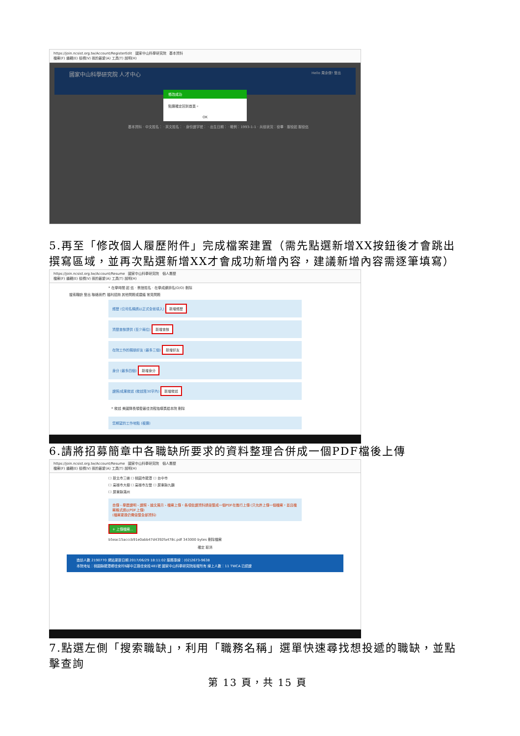https://join.ncsist.org.tw/Account/RegisterEdit 國家中山科學研究院 基本資料
檔案(F) 編輯(E) 檢視(V) 我的最愛(A) 工具(T) 說明(H)
國家中山科學研究院 人才中心 Hello 周余傑! 登出
修改成功
點選確定回到首頁。
OK
基本資料 · 中文姓名： · 英文姓名： · 身份證字號： · 出生日期： · 範例：1993-1-1 · 兵役狀況：役畢 · 服役起 服役迄
5.再至「修改個人履歷附件」完成檔案建置（需先點選新增XX按鈕後才會跳出撰寫區域，並再次點選新增XX才會成功新增內容，建議新增內容需逐筆填寫）
https://join.ncsist.org.tw/Account/Resume 國家中山科學研究院 個人履歷
檔案(F) 編輯(E) 檢視(V) 我的最愛(A) 工具(T) 說明(H)
* 在學時間 起 迄 · 教授姓名 · 在學成績排名(O/O) 刪除
搜索職缺 登出 聯絡我們 福利諮詢 其他問題或建議 常見問題
經歷 (公司名稱請以正式全銜填入) 新增經歷
資歷查核提供 (至少兩位) 新增查核
在院工作的親朋好友 (最多三個) 新增好友
身分 (最多四個) 新增身分
證照/成果敘述 (敘述限30字內) 新增敘述
* 敘述 美國隊長領發最佳流程指導獎給本院 刪除
您期望的工作地點 (複選)
6.請將招募簡章中各職缺所要求的資料整理合併成一個PDF檔後上傳
https://join.ncsist.org.tw/Account/Resume 國家中山科學研究院 個人履歷
檔案(F) 編輯(E) 檢視(V) 我的最愛(A) 工具(T) 說明(H)
☐ 新北市三峽 ☐ 桃園市龍潭 ☐ 台中市
☐ 高雄市大樹 ☐ 高雄市左營 ☐ 屏東縣九鵬
☐ 屏東縣滿州
自傳、學歷證明、證照、論文展示、檔案上傳，各項佐證資料請彙整成一個PDF在進行上傳 (只允許上傳一個檔案，並且檔案格式請以PDF上傳)
(檔案更換仍需彙整全部資料)
+ 上傳檔案...
b5eac15acccb91e0abb47d4392fa478c.pdf 343000 bytes 刪除檔案
確定 取消
造訪人數 2190770 網站更新日期 2017/06/29 18:11:02 服務專線：(02)2673-9638
本院地址：桃園縣龍潭鄉佳安村6鄰中正路佳安段481號 國家中山科學研究院版權所有 線上人數：11 TWCA 已認證
7.點選左側「搜索職缺」，利用「職務名稱」選單快速尋找想投遞的職缺，並點擊查詢
第 13 頁，共 15 頁